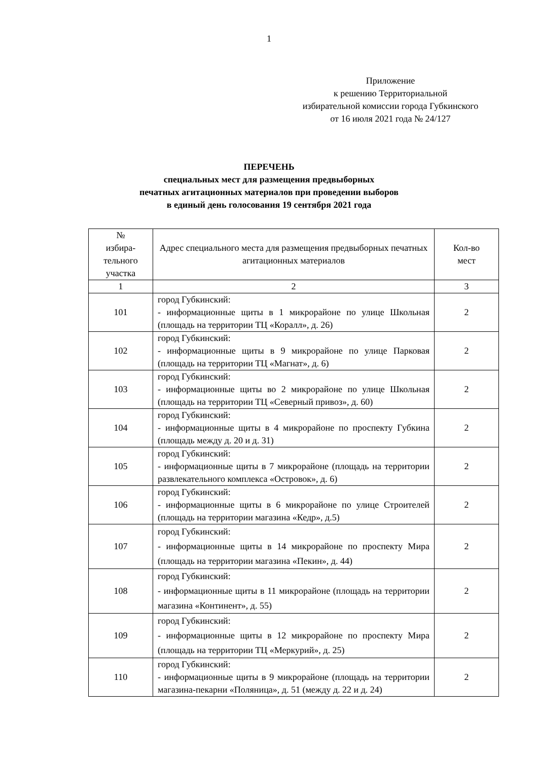1
Приложение
к решению Территориальной
избирательной комиссии города Губкинского
от 16 июля 2021 года № 24/127
ПЕРЕЧЕНЬ
специальных мест для размещения предвыборных
печатных агитационных материалов при проведении выборов
в единый день голосования 19 сентября 2021 года
| № избира- тельного участка | Адрес специального места для размещения предвыборных печатных агитационных материалов | Кол-во мест |
| 1 | 2 | 3 |
| 101 | город Губкинский: - информационные щиты в 1 микрорайоне по улице Школьная (площадь на территории ТЦ «Коралл», д. 26) | 2 |
| 102 | город Губкинский: - информационные щиты в 9 микрорайоне по улице Парковая (площадь на территории ТЦ «Магнат», д. 6) | 2 |
| 103 | город Губкинский: - информационные щиты во 2 микрорайоне по улице Школьная (площадь на территории ТЦ «Северный привоз», д. 60) | 2 |
| 104 | город Губкинский: - информационные щиты в 4 микрорайоне по проспекту Губкина (площадь между д. 20 и д. 31) | 2 |
| 105 | город Губкинский: - информационные щиты в 7 микрорайоне (площадь на территории развлекательного комплекса «Островок», д. 6) | 2 |
| 106 | город Губкинский: - информационные щиты в 6 микрорайоне по улице Строителей (площадь на территории магазина «Кедр», д.5) | 2 |
| 107 | город Губкинский: - информационные щиты в 14 микрорайоне по проспекту Мира (площадь на территории магазина «Пекин», д. 44) | 2 |
| 108 | город Губкинский: - информационные щиты в 11 микрорайоне (площадь на территории магазина «Континент», д. 55) | 2 |
| 109 | город Губкинский: - информационные щиты в 12 микрорайоне по проспекту Мира (площадь на территории ТЦ «Меркурий», д. 25) | 2 |
| 110 | город Губкинский: - информационные щиты в 9 микрорайоне (площадь на территории магазина-пекарни «Поляница», д. 51 (между д. 22 и д. 24) | 2 |